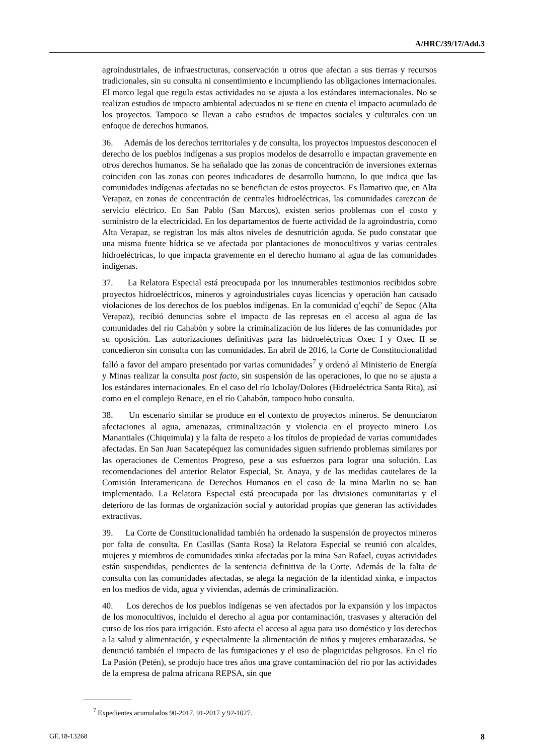A/HRC/39/17/Add.3
agroindustriales, de infraestructuras, conservación u otros que afectan a sus tierras y recursos tradicionales, sin su consulta ni consentimiento e incumpliendo las obligaciones internacionales. El marco legal que regula estas actividades no se ajusta a los estándares internacionales. No se realizan estudios de impacto ambiental adecuados ni se tiene en cuenta el impacto acumulado de los proyectos. Tampoco se llevan a cabo estudios de impactos sociales y culturales con un enfoque de derechos humanos.
36. Además de los derechos territoriales y de consulta, los proyectos impuestos desconocen el derecho de los pueblos indígenas a sus propios modelos de desarrollo e impactan gravemente en otros derechos humanos. Se ha señalado que las zonas de concentración de inversiones externas coinciden con las zonas con peores indicadores de desarrollo humano, lo que indica que las comunidades indígenas afectadas no se benefician de estos proyectos. Es llamativo que, en Alta Verapaz, en zonas de concentración de centrales hidroeléctricas, las comunidades carezcan de servicio eléctrico. En San Pablo (San Marcos), existen serios problemas con el costo y suministro de la electricidad. En los departamentos de fuerte actividad de la agroindustria, como Alta Verapaz, se registran los más altos niveles de desnutrición aguda. Se pudo constatar que una misma fuente hídrica se ve afectada por plantaciones de monocultivos y varias centrales hidroeléctricas, lo que impacta gravemente en el derecho humano al agua de las comunidades indígenas.
37. La Relatora Especial está preocupada por los innumerables testimonios recibidos sobre proyectos hidroeléctricos, mineros y agroindustriales cuyas licencias y operación han causado violaciones de los derechos de los pueblos indígenas. En la comunidad q’eqchí’ de Sepoc (Alta Verapaz), recibió denuncias sobre el impacto de las represas en el acceso al agua de las comunidades del río Cahabón y sobre la criminalización de los líderes de las comunidades por su oposición. Las autorizaciones definitivas para las hidroeléctricas Oxec I y Oxec II se concedieron sin consulta con las comunidades. En abril de 2016, la Corte de Constitucionalidad falló a favor del amparo presentado por varias comunidades<sup>7</sup> y ordenó al Ministerio de Energía y Minas realizar la consulta post facto, sin suspensión de las operaciones, lo que no se ajusta a los estándares internacionales. En el caso del río Icbolay/Dolores (Hidroeléctrica Santa Rita), así como en el complejo Renace, en el río Cahabón, tampoco hubo consulta.
38. Un escenario similar se produce en el contexto de proyectos mineros. Se denunciaron afectaciones al agua, amenazas, criminalización y violencia en el proyecto minero Los Manantiales (Chiquimula) y la falta de respeto a los títulos de propiedad de varias comunidades afectadas. En San Juan Sacatepéquez las comunidades siguen sufriendo problemas similares por las operaciones de Cementos Progreso, pese a sus esfuerzos para lograr una solución. Las recomendaciones del anterior Relator Especial, Sr. Anaya, y de las medidas cautelares de la Comisión Interamericana de Derechos Humanos en el caso de la mina Marlin no se han implementado. La Relatora Especial está preocupada por las divisiones comunitarias y el deterioro de las formas de organización social y autoridad propias que generan las actividades extractivas.
39. La Corte de Constitucionalidad también ha ordenado la suspensión de proyectos mineros por falta de consulta. En Casillas (Santa Rosa) la Relatora Especial se reunió con alcaldes, mujeres y miembros de comunidades xinka afectadas por la mina San Rafael, cuyas actividades están suspendidas, pendientes de la sentencia definitiva de la Corte. Además de la falta de consulta con las comunidades afectadas, se alega la negación de la identidad xinka, e impactos en los medios de vida, agua y viviendas, además de criminalización.
40. Los derechos de los pueblos indígenas se ven afectados por la expansión y los impactos de los monocultivos, incluido el derecho al agua por contaminación, trasvases y alteración del curso de los ríos para irrigación. Esto afecta el acceso al agua para uso doméstico y los derechos a la salud y alimentación, y especialmente la alimentación de niños y mujeres embarazadas. Se denunció también el impacto de las fumigaciones y el uso de plaguicidas peligrosos. En el río La Pasión (Petén), se produjo hace tres años una grave contaminación del río por las actividades de la empresa de palma africana REPSA, sin que
<sup>7</sup> Expedientes acumulados 90-2017, 91-2017 y 92-1027.
GE.18-13268 8